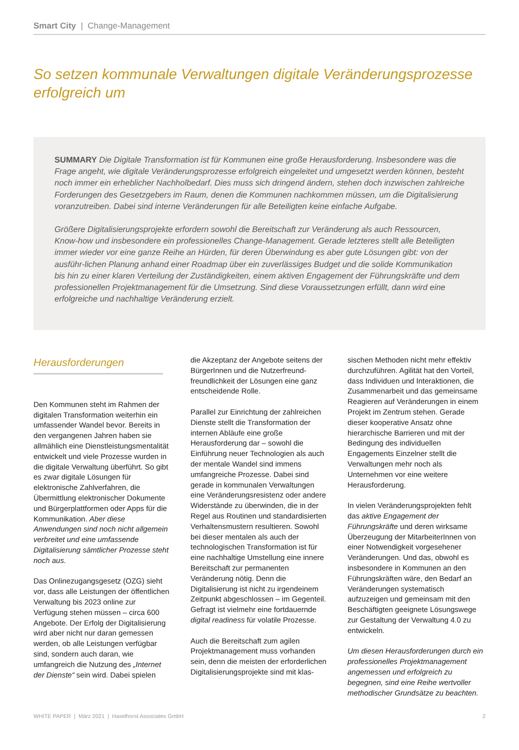Smart City | Change-Management
So setzen kommunale Verwaltungen digitale Veränderungsprozesse erfolgreich um
SUMMARY Die Digitale Transformation ist für Kommunen eine große Herausforderung. Insbesondere was die Frage angeht, wie digitale Veränderungsprozesse erfolgreich eingeleitet und umgesetzt werden können, besteht noch immer ein erheblicher Nachholbedarf. Dies muss sich dringend ändern, stehen doch inzwischen zahlreiche Forderungen des Gesetzgebers im Raum, denen die Kommunen nachkommen müssen, um die Digitalisierung voranzutreiben. Dabei sind interne Veränderungen für alle Beteiligten keine einfache Aufgabe.
Größere Digitalisierungsprojekte erfordern sowohl die Bereitschaft zur Veränderung als auch Ressourcen, Know-how und insbesondere ein professionelles Change-Management. Gerade letzteres stellt alle Beteiligten immer wieder vor eine ganze Reihe an Hürden, für deren Überwindung es aber gute Lösungen gibt: von der ausführ-lichen Planung anhand einer Roadmap über ein zuverlässiges Budget und die solide Kommunikation bis hin zu einer klaren Verteilung der Zuständigkeiten, einem aktiven Engagement der Führungskräfte und dem professionellen Projektmanagement für die Umsetzung. Sind diese Voraussetzungen erfüllt, dann wird eine erfolgreiche und nachhaltige Veränderung erzielt.
Herausforderungen
Den Kommunen steht im Rahmen der digitalen Transformation weiterhin ein umfassender Wandel bevor. Bereits in den vergangenen Jahren haben sie allmählich eine Dienstleistungsmentalität entwickelt und viele Prozesse wurden in die digitale Verwaltung überführt. So gibt es zwar digitale Lösungen für elektronische Zahlverfahren, die Übermittlung elektronischer Dokumente und Bürgerplattformen oder Apps für die Kommunikation. Aber diese Anwendungen sind noch nicht allgemein verbreitet und eine umfassende Digitalisierung sämtlicher Prozesse steht noch aus.
Das Onlinezugangsgesetz (OZG) sieht vor, dass alle Leistungen der öffentlichen Verwaltung bis 2023 online zur Verfügung stehen müssen – circa 600 Angebote. Der Erfolg der Digitalisierung wird aber nicht nur daran gemessen werden, ob alle Leistungen verfügbar sind, sondern auch daran, wie umfangreich die Nutzung des „Internet der Dienste“ sein wird. Dabei spielen
die Akzeptanz der Angebote seitens der BürgerInnen und die Nutzerfreund-freundlichkeit der Lösungen eine ganz entscheidende Rolle.
Parallel zur Einrichtung der zahlreichen Dienste stellt die Transformation der internen Abläufe eine große Herausforderung dar – sowohl die Einführung neuer Technologien als auch der mentale Wandel sind immens umfangreiche Prozesse. Dabei sind gerade in kommunalen Verwaltungen eine Veränderungsresistenz oder andere Widerstände zu überwinden, die in der Regel aus Routinen und standardisierten Verhaltensmustern resultieren. Sowohl bei dieser mentalen als auch der technologischen Transformation ist für eine nachhaltige Umstellung eine innere Bereitschaft zur permanenten Veränderung nötig. Denn die Digitalisierung ist nicht zu irgendeinem Zeitpunkt abgeschlossen – im Gegenteil. Gefragt ist vielmehr eine fortdauernde digital readiness für volatile Prozesse.
Auch die Bereitschaft zum agilen Projektmanagement muss vorhanden sein, denn die meisten der erforderlichen Digitalisierungsprojekte sind mit klas-
sischen Methoden nicht mehr effektiv durchzuführen. Agilität hat den Vorteil, dass Individuen und Interaktionen, die Zusammenarbeit und das gemeinsame Reagieren auf Veränderungen in einem Projekt im Zentrum stehen. Gerade dieser kooperative Ansatz ohne hierarchische Barrieren und mit der Bedingung des individuellen Engagements Einzelner stellt die Verwaltungen mehr noch als Unternehmen vor eine weitere Herausforderung.
In vielen Veränderungsprojekten fehlt das aktive Engagement der Führungskräfte und deren wirksame Überzeugung der MitarbeiterInnen von einer Notwendigkeit vorgesehener Veränderungen. Und das, obwohl es insbesondere in Kommunen an den Führungskräften wäre, den Bedarf an Veränderungen systematisch aufzuzeigen und gemeinsam mit den Beschäftigten geeignete Lösungswege zur Gestaltung der Verwaltung 4.0 zu entwickeln.
Um diesen Herausforderungen durch ein professionelles Projektmanagement angemessen und erfolgreich zu begegnen, sind eine Reihe wertvoller methodischer Grundsätze zu beachten.
WHITE PAPER | März 2021 | Haselhorst Associates GmbH 2